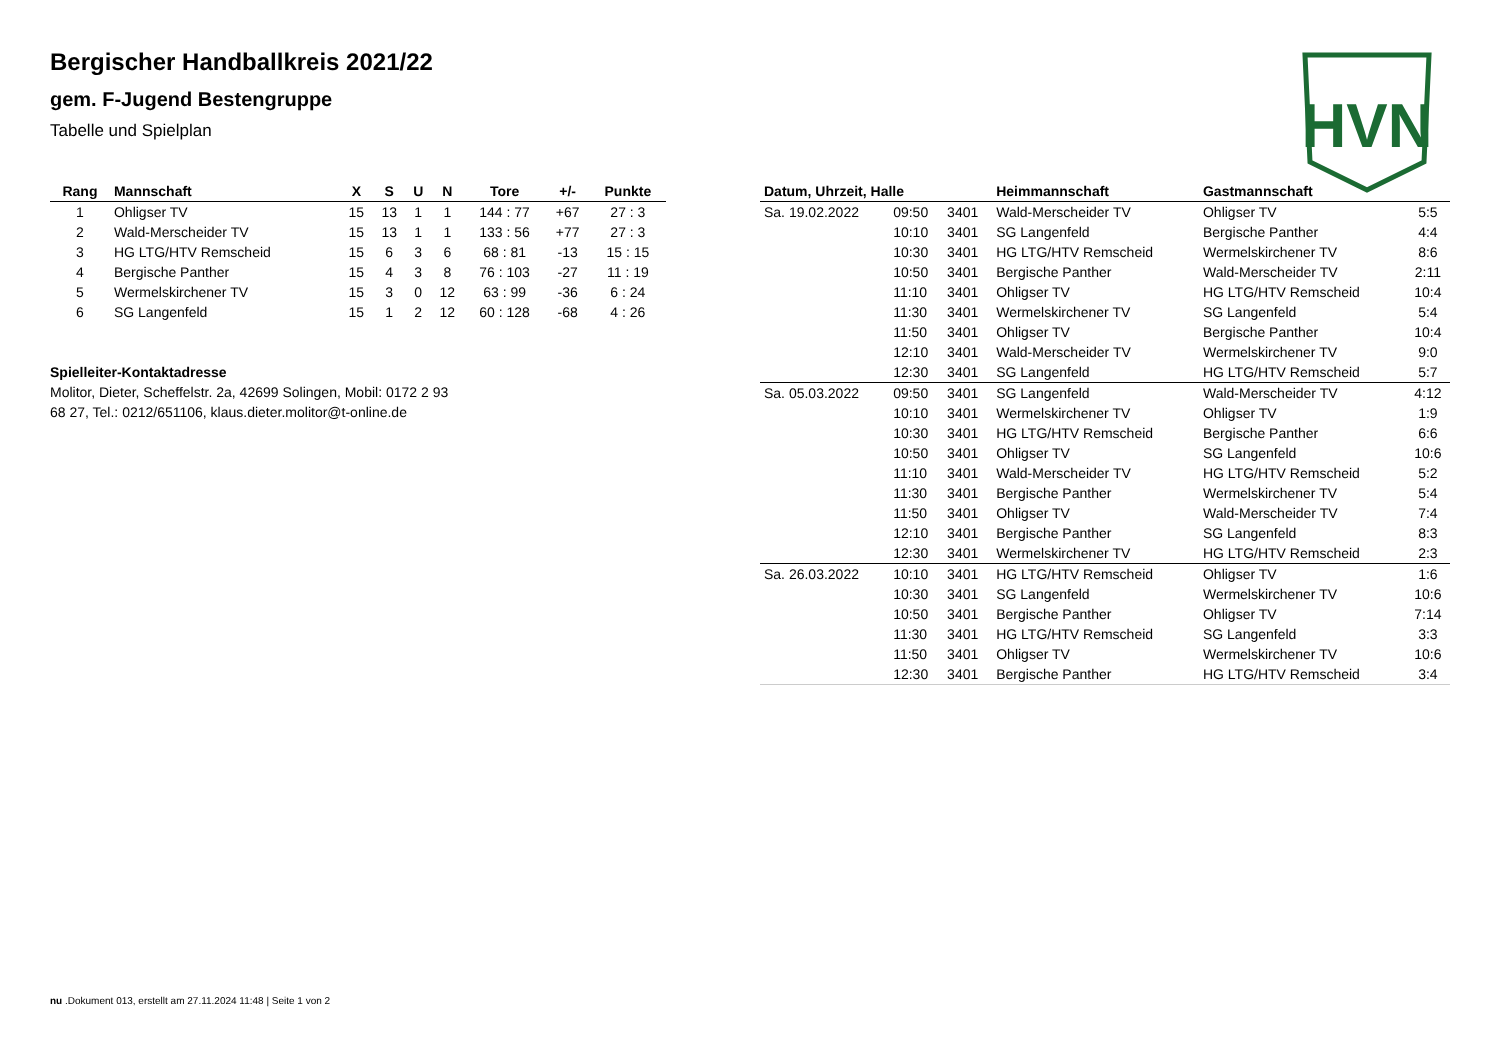HVN
Bergischer Handballkreis 2021/22
gem. F-Jugend Bestengruppe
Tabelle und Spielplan
| Rang | Mannschaft | X | S | U | N | Tore | +/- | Punkte |
| --- | --- | --- | --- | --- | --- | --- | --- | --- |
| 1 | Ohligser TV | 15 | 13 | 1 | 1 | 144 : 77 | +67 | 27 : 3 |
| 2 | Wald-Merscheider TV | 15 | 13 | 1 | 1 | 133 : 56 | +77 | 27 : 3 |
| 3 | HG LTG/HTV Remscheid | 15 | 6 | 3 | 6 | 68 : 81 | -13 | 15 : 15 |
| 4 | Bergische Panther | 15 | 4 | 3 | 8 | 76 : 103 | -27 | 11 : 19 |
| 5 | Wermelskirchener TV | 15 | 3 | 0 | 12 | 63 : 99 | -36 | 6 : 24 |
| 6 | SG Langenfeld | 15 | 1 | 2 | 12 | 60 : 128 | -68 | 4 : 26 |
Spielleiter-Kontaktadresse
Molitor, Dieter, Scheffelstr. 2a, 42699 Solingen, Mobil: 0172 2 93
68 27, Tel.: 0212/651106, klaus.dieter.molitor@t-online.de
| Datum, Uhrzeit, Halle | | | Heimmannschaft | Gastmannschaft | |
| --- | --- | --- | --- | --- | --- |
| Sa. 19.02.2022 | 09:50 | 3401 | Wald-Merscheider TV | Ohligser TV | 5:5 |
| | 10:10 | 3401 | SG Langenfeld | Bergische Panther | 4:4 |
| | 10:30 | 3401 | HG LTG/HTV Remscheid | Wermelskirchener TV | 8:6 |
| | 10:50 | 3401 | Bergische Panther | Wald-Merscheider TV | 2:11 |
| | 11:10 | 3401 | Ohligser TV | HG LTG/HTV Remscheid | 10:4 |
| | 11:30 | 3401 | Wermelskirchener TV | SG Langenfeld | 5:4 |
| | 11:50 | 3401 | Ohligser TV | Bergische Panther | 10:4 |
| | 12:10 | 3401 | Wald-Merscheider TV | Wermelskirchener TV | 9:0 |
| | 12:30 | 3401 | SG Langenfeld | HG LTG/HTV Remscheid | 5:7 |
| Sa. 05.03.2022 | 09:50 | 3401 | SG Langenfeld | Wald-Merscheider TV | 4:12 |
| | 10:10 | 3401 | Wermelskirchener TV | Ohligser TV | 1:9 |
| | 10:30 | 3401 | HG LTG/HTV Remscheid | Bergische Panther | 6:6 |
| | 10:50 | 3401 | Ohligser TV | SG Langenfeld | 10:6 |
| | 11:10 | 3401 | Wald-Merscheider TV | HG LTG/HTV Remscheid | 5:2 |
| | 11:30 | 3401 | Bergische Panther | Wermelskirchener TV | 5:4 |
| | 11:50 | 3401 | Ohligser TV | Wald-Merscheider TV | 7:4 |
| | 12:10 | 3401 | Bergische Panther | SG Langenfeld | 8:3 |
| | 12:30 | 3401 | Wermelskirchener TV | HG LTG/HTV Remscheid | 2:3 |
| Sa. 26.03.2022 | 10:10 | 3401 | HG LTG/HTV Remscheid | Ohligser TV | 1:6 |
| | 10:30 | 3401 | SG Langenfeld | Wermelskirchener TV | 10:6 |
| | 10:50 | 3401 | Bergische Panther | Ohligser TV | 7:14 |
| | 11:30 | 3401 | HG LTG/HTV Remscheid | SG Langenfeld | 3:3 |
| | 11:50 | 3401 | Ohligser TV | Wermelskirchener TV | 10:6 |
| | 12:30 | 3401 | Bergische Panther | HG LTG/HTV Remscheid | 3:4 |
nu .Dokument 013, erstellt am 27.11.2024 11:48 | Seite 1 von 2